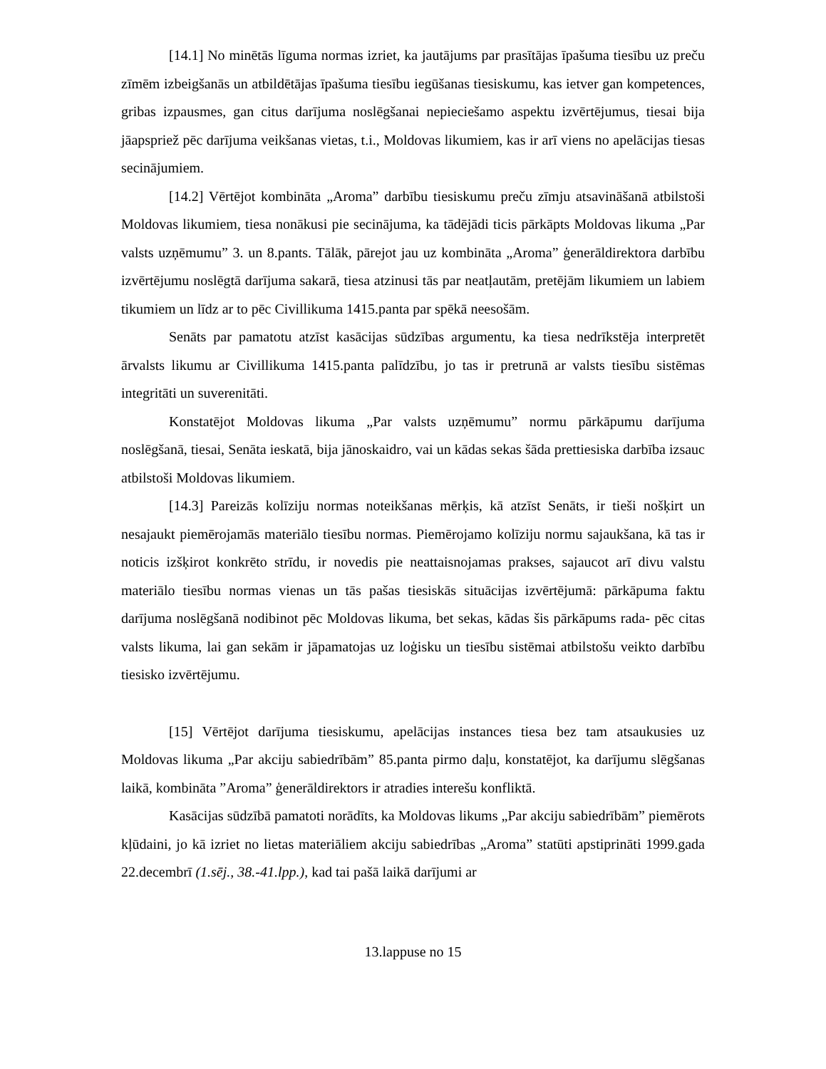[14.1] No minētās līguma normas izriet, ka jautājums par prasītājas īpašuma tiesību uz preču zīmēm izbeigšanās un atbildētājas īpašuma tiesību iegūšanas tiesiskumu, kas ietver gan kompetences, gribas izpausmes, gan citus darījuma noslēgšanai nepieciešamo aspektu izvērtējumus, tiesai bija jāapspriež pēc darījuma veikšanas vietas, t.i., Moldovas likumiem, kas ir arī viens no apelācijas tiesas secinājumiem.
[14.2] Vērtējot kombināta „Aroma” darbību tiesiskumu preču zīmju atsavināšanā atbilstoši Moldovas likumiem, tiesa nonākusi pie secinājuma, ka tādējādi ticis pārkāpts Moldovas likuma „Par valsts uzņēmumu” 3. un 8.pants. Tālāk, pārejot jau uz kombināta „Aroma” ģenerāldirektora darbību izvērtējumu noslēgtā darījuma sakarā, tiesa atzinusi tās par neatļautām, pretējām likumiem un labiem tikumiem un līdz ar to pēc Civillikuma 1415.panta par spēkā neesošām.
Senāts par pamatotu atzīst kasācijas sūdzības argumentu, ka tiesa nedrīkstēja interpretēt ārvalsts likumu ar Civillikuma 1415.panta palīdzību, jo tas ir pretrunā ar valsts tiesību sistēmas integritāti un suverenitāti.
Konstatējot Moldovas likuma „Par valsts uzņēmumu” normu pārkāpumu darījuma noslēgšanā, tiesai, Senāta ieskatā, bija jānoskaidro, vai un kādas sekas šāda prettiesiska darbība izsauc atbilstoši Moldovas likumiem.
[14.3] Pareizās kolīziju normas noteikšanas mērķis, kā atzīst Senāts, ir tieši nošķirt un nesajaukt piemērojamās materiālo tiesību normas. Piemērojamo kolīziju normu sajaukšana, kā tas ir noticis izšķirot konkrēto strīdu, ir novedis pie neattaisnojamas prakses, sajaucot arī divu valstu materiālo tiesību normas vienas un tās pašas tiesiskās situācijas izvērtējumā: pārkāpuma faktu darījuma noslēgšanā nodibinot pēc Moldovas likuma, bet sekas, kādas šis pārkāpums rada- pēc citas valsts likuma, lai gan sekām ir jāpamatojas uz loģisku un tiesību sistēmai atbilstošu veikto darbību tiesisko izvērtējumu.
[15] Vērtējot darījuma tiesiskumu, apelācijas instances tiesa bez tam atsaukusies uz Moldovas likuma „Par akciju sabiedrībām” 85.panta pirmo daļu, konstatējot, ka darījumu slēgšanas laikā, kombināta ”Aroma” ģenerāldirektors ir atradies interešu konfliktā.
Kasācijas sūdzībā pamatoti norādīts, ka Moldovas likums „Par akciju sabiedrībām” piemērots kļūdaini, jo kā izriet no lietas materiāliem akciju sabiedrības „Aroma” statūti apstiprināti 1999.gada 22.decembrī (1.sēj., 38.-41.lpp.), kad tai pašā laikā darījumi ar
13.lappuse no 15